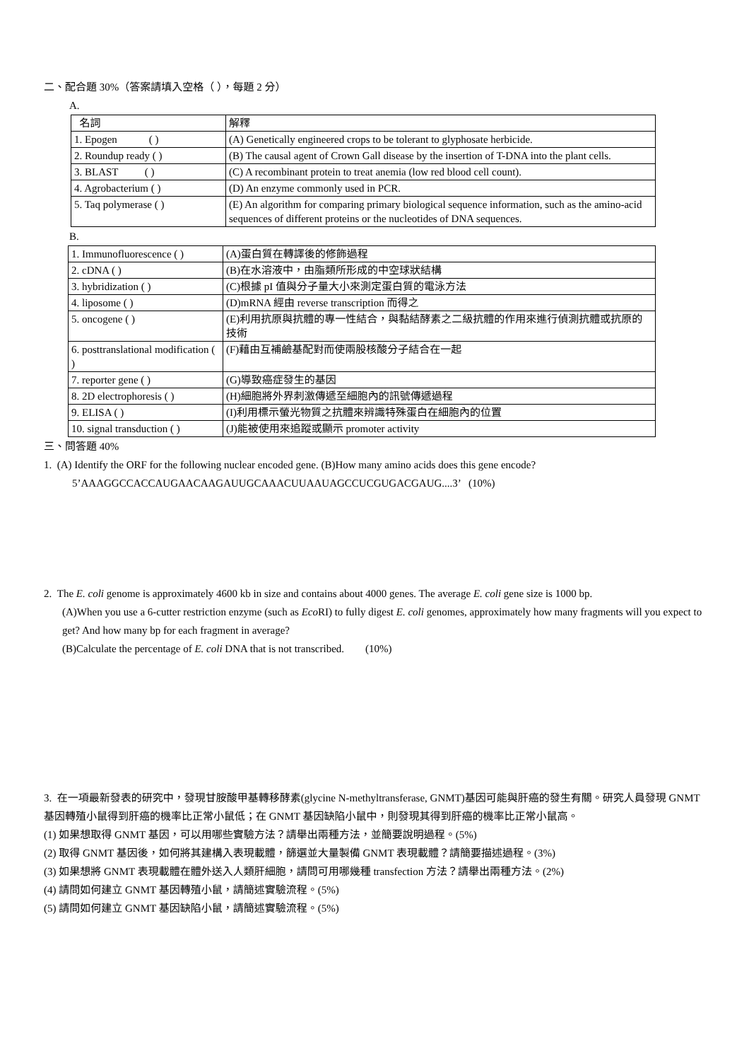二、配合題 30%（答案請填入空格（ ），每題 2 分）
A.
| 名詞 | 解釋 |
| 1. Epogen ( ) | (A) Genetically engineered crops to be tolerant to glyphosate herbicide. |
| 2. Roundup ready ( ) | (B) The causal agent of Crown Gall disease by the insertion of T-DNA into the plant cells. |
| 3. BLAST ( ) | (C) A recombinant protein to treat anemia (low red blood cell count). |
| 4. Agrobacterium ( ) | (D) An enzyme commonly used in PCR. |
| 5. Taq polymerase ( ) | (E) An algorithm for comparing primary biological sequence information, such as the amino-acid sequences of different proteins or the nucleotides of DNA sequences. |
B.
| 1. Immunofluorescence ( ) | (A)蛋白質在轉譯後的修飾過程 |
| 2. cDNA ( ) | (B)在水溶液中，由脂類所形成的中空球狀結構 |
| 3. hybridization ( ) | (C)根據 pI 值與分子量大小來測定蛋白質的電泳方法 |
| 4. liposome ( ) | (D)mRNA 經由 reverse transcription 而得之 |
| 5. oncogene ( ) | (E)利用抗原與抗體的專一性結合，與黏結酵素之二級抗體的作用來進行偵測抗體或抗原的技術 |
| 6. posttranslational modification ( ) | (F)藉由互補鹼基配對而使兩股核酸分子結合在一起 |
| 7. reporter gene ( ) | (G)導致癌症發生的基因 |
| 8. 2D electrophoresis ( ) | (H)細胞將外界刺激傳遞至細胞內的訊號傳遞過程 |
| 9. ELISA ( ) | (I)利用標示螢光物質之抗體來辨識特殊蛋白在細胞內的位置 |
| 10. signal transduction ( ) | (J)能被使用來追蹤或顯示 promoter activity |
三、問答題 40%
1. (A) Identify the ORF for the following nuclear encoded gene. (B)How many amino acids does this gene encode?
5’AAAGGCCACCAUGAACAAGAUUGCAAACUUAAUAGCCUCGUGACGAUG....3’ (10%)
2. The E. coli genome is approximately 4600 kb in size and contains about 4000 genes. The average E. coli gene size is 1000 bp.
(A)When you use a 6-cutter restriction enzyme (such as Eco RI) to fully digest E. coli genomes, approximately how many fragments will you expect to get? And how many bp for each fragment in average?
(B)Calculate the percentage of E. coli DNA that is not transcribed. (10%)
3. 在一項最新發表的研究中，發現甘胺酸甲基轉移酵素(glycine N-methyltransferase, GNMT)基因可能與肝癌的發生有關。研究人員發現 GNMT 基因轉殖小鼠得到肝癌的機率比正常小鼠低；在 GNMT 基因缺陷小鼠中，則發現其得到肝癌的機率比正常小鼠高。
(1) 如果想取得 GNMT 基因，可以用哪些實驗方法？請舉出兩種方法，並簡要說明過程。(5%)
(2) 取得 GNMT 基因後，如何將其建構入表現載體，篩選並大量製備 GNMT 表現載體？請簡要描述過程。(3%)
(3) 如果想將 GNMT 表現載體在體外送入人類肝細胞，請問可用哪幾種 transfection 方法？請舉出兩種方法。(2%)
(4) 請問如何建立 GNMT 基因轉殖小鼠，請簡述實驗流程。(5%)
(5) 請問如何建立 GNMT 基因缺陷小鼠，請簡述實驗流程。(5%)